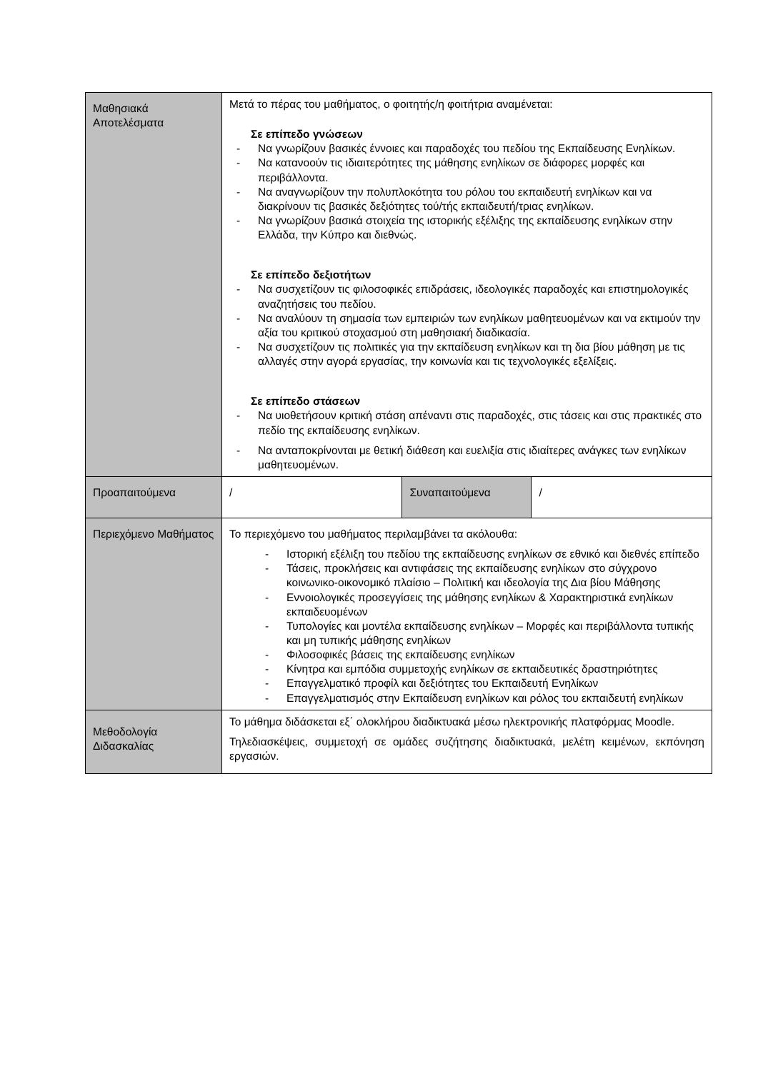| Μαθησιακά Αποτελέσματα | Μετά το πέρας του μαθήματος, ο φοιτητής/η φοιτήτρια αναμένεται: Σε επίπεδο γνώσεων - Να γνωρίζουν βασικές έννοιες και παραδοχές του πεδίου της Εκπαίδευσης Ενηλίκων. - Να κατανοούν τις ιδιαιτερότητες της μάθησης ενηλίκων σε διάφορες μορφές και περιβάλλοντα. - Να αναγνωρίζουν την πολυπλοκότητα του ρόλου του εκπαιδευτή ενηλίκων και να διακρίνουν τις βασικές δεξιότητες τού/τής εκπαιδευτή/τριας ενηλίκων. - Να γνωρίζουν βασικά στοιχεία της ιστορικής εξέλιξης της εκπαίδευσης ενηλίκων στην Ελλάδα, την Κύπρο και διεθνώς. Σε επίπεδο δεξιοτήτων - Να συσχετίζουν τις φιλοσοφικές επιδράσεις, ιδεολογικές παραδοχές και επιστημολογικές αναζητήσεις του πεδίου. - Να αναλύουν τη σημασία των εμπειριών των ενηλίκων μαθητευομένων και να εκτιμούν την αξία του κριτικού στοχασμού στη μαθησιακή διαδικασία. - Να συσχετίζουν τις πολιτικές για την εκπαίδευση ενηλίκων και τη δια βίου μάθηση με τις αλλαγές στην αγορά εργασίας, την κοινωνία και τις τεχνολογικές εξελίξεις. Σε επίπεδο στάσεων - Να υιοθετήσουν κριτική στάση απέναντι στις παραδοχές, στις τάσεις και στις πρακτικές στο πεδίο της εκπαίδευσης ενηλίκων. - Να ανταποκρίνονται με θετική διάθεση και ευελιξία στις ιδιαίτερες ανάγκες των ενηλίκων μαθητευομένων. | | |
| Προαπαιτούμενα | / | Συναπαιτούμενα | / |
| Περιεχόμενο Μαθήματος | Το περιεχόμενο του μαθήματος περιλαμβάνει τα ακόλουθα: - Ιστορική εξέλιξη του πεδίου της εκπαίδευσης ενηλίκων σε εθνικό και διεθνές επίπεδο - Τάσεις, προκλήσεις και αντιφάσεις της εκπαίδευσης ενηλίκων στο σύγχρονο κοινωνικο-οικονομικό πλαίσιο – Πολιτική και ιδεολογία της Δια βίου Μάθησης - Εννοιολογικές προσεγγίσεις της μάθησης ενηλίκων & Χαρακτηριστικά ενηλίκων εκπαιδευομένων - Τυπολογίες και μοντέλα εκπαίδευσης ενηλίκων – Μορφές και περιβάλλοντα τυπικής και μη τυπικής μάθησης ενηλίκων - Φιλοσοφικές βάσεις της εκπαίδευσης ενηλίκων - Κίνητρα και εμπόδια συμμετοχής ενηλίκων σε εκπαιδευτικές δραστηριότητες - Επαγγελματικό προφίλ και δεξιότητες του Εκπαιδευτή Ενηλίκων - Επαγγελματισμός στην Εκπαίδευση ενηλίκων και ρόλος του εκπαιδευτή ενηλίκων | | |
| Μεθοδολογία Διδασκαλίας | Το μάθημα διδάσκεται εξ΄ ολοκλήρου διαδικτυακά μέσω ηλεκτρονικής πλατφόρμας Moodle. Τηλεδιασκέψεις, συμμετοχή σε ομάδες συζήτησης διαδικτυακά, μελέτη κειμένων, εκπόνηση εργασιών. | | |